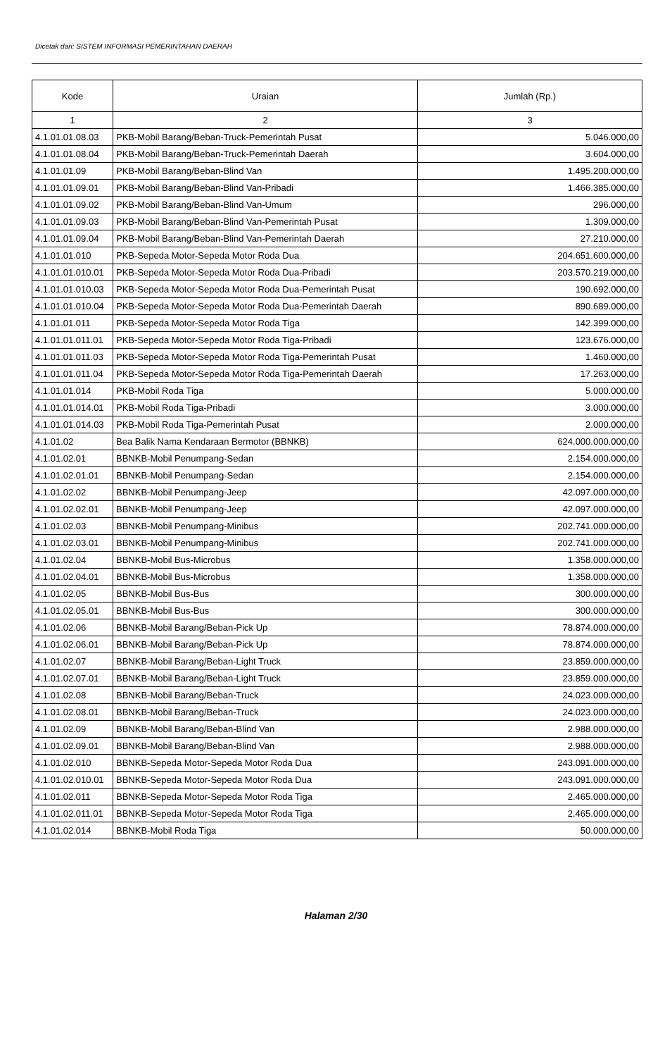Dicetak dari: SISTEM INFORMASI PEMERINTAHAN DAERAH
| Kode | Uraian | Jumlah (Rp.) |
| --- | --- | --- |
| 1 | 2 | 3 |
| 4.1.01.01.08.03 | PKB-Mobil Barang/Beban-Truck-Pemerintah Pusat | 5.046.000,00 |
| 4.1.01.01.08.04 | PKB-Mobil Barang/Beban-Truck-Pemerintah Daerah | 3.604.000,00 |
| 4.1.01.01.09 | PKB-Mobil Barang/Beban-Blind Van | 1.495.200.000,00 |
| 4.1.01.01.09.01 | PKB-Mobil Barang/Beban-Blind Van-Pribadi | 1.466.385.000,00 |
| 4.1.01.01.09.02 | PKB-Mobil Barang/Beban-Blind Van-Umum | 296.000,00 |
| 4.1.01.01.09.03 | PKB-Mobil Barang/Beban-Blind Van-Pemerintah Pusat | 1.309.000,00 |
| 4.1.01.01.09.04 | PKB-Mobil Barang/Beban-Blind Van-Pemerintah Daerah | 27.210.000,00 |
| 4.1.01.01.010 | PKB-Sepeda Motor-Sepeda Motor Roda Dua | 204.651.600.000,00 |
| 4.1.01.01.010.01 | PKB-Sepeda Motor-Sepeda Motor Roda Dua-Pribadi | 203.570.219.000,00 |
| 4.1.01.01.010.03 | PKB-Sepeda Motor-Sepeda Motor Roda Dua-Pemerintah Pusat | 190.692.000,00 |
| 4.1.01.01.010.04 | PKB-Sepeda Motor-Sepeda Motor Roda Dua-Pemerintah Daerah | 890.689.000,00 |
| 4.1.01.01.011 | PKB-Sepeda Motor-Sepeda Motor Roda Tiga | 142.399.000,00 |
| 4.1.01.01.011.01 | PKB-Sepeda Motor-Sepeda Motor Roda Tiga-Pribadi | 123.676.000,00 |
| 4.1.01.01.011.03 | PKB-Sepeda Motor-Sepeda Motor Roda Tiga-Pemerintah Pusat | 1.460.000,00 |
| 4.1.01.01.011.04 | PKB-Sepeda Motor-Sepeda Motor Roda Tiga-Pemerintah Daerah | 17.263.000,00 |
| 4.1.01.01.014 | PKB-Mobil Roda Tiga | 5.000.000,00 |
| 4.1.01.01.014.01 | PKB-Mobil Roda Tiga-Pribadi | 3.000.000,00 |
| 4.1.01.01.014.03 | PKB-Mobil Roda Tiga-Pemerintah Pusat | 2.000.000,00 |
| 4.1.01.02 | Bea Balik Nama Kendaraan Bermotor (BBNKB) | 624.000.000.000,00 |
| 4.1.01.02.01 | BBNKB-Mobil Penumpang-Sedan | 2.154.000.000,00 |
| 4.1.01.02.01.01 | BBNKB-Mobil Penumpang-Sedan | 2.154.000.000,00 |
| 4.1.01.02.02 | BBNKB-Mobil Penumpang-Jeep | 42.097.000.000,00 |
| 4.1.01.02.02.01 | BBNKB-Mobil Penumpang-Jeep | 42.097.000.000,00 |
| 4.1.01.02.03 | BBNKB-Mobil Penumpang-Minibus | 202.741.000.000,00 |
| 4.1.01.02.03.01 | BBNKB-Mobil Penumpang-Minibus | 202.741.000.000,00 |
| 4.1.01.02.04 | BBNKB-Mobil Bus-Microbus | 1.358.000.000,00 |
| 4.1.01.02.04.01 | BBNKB-Mobil Bus-Microbus | 1.358.000.000,00 |
| 4.1.01.02.05 | BBNKB-Mobil Bus-Bus | 300.000.000,00 |
| 4.1.01.02.05.01 | BBNKB-Mobil Bus-Bus | 300.000.000,00 |
| 4.1.01.02.06 | BBNKB-Mobil Barang/Beban-Pick Up | 78.874.000.000,00 |
| 4.1.01.02.06.01 | BBNKB-Mobil Barang/Beban-Pick Up | 78.874.000.000,00 |
| 4.1.01.02.07 | BBNKB-Mobil Barang/Beban-Light Truck | 23.859.000.000,00 |
| 4.1.01.02.07.01 | BBNKB-Mobil Barang/Beban-Light Truck | 23.859.000.000,00 |
| 4.1.01.02.08 | BBNKB-Mobil Barang/Beban-Truck | 24.023.000.000,00 |
| 4.1.01.02.08.01 | BBNKB-Mobil Barang/Beban-Truck | 24.023.000.000,00 |
| 4.1.01.02.09 | BBNKB-Mobil Barang/Beban-Blind Van | 2.988.000.000,00 |
| 4.1.01.02.09.01 | BBNKB-Mobil Barang/Beban-Blind Van | 2.988.000.000,00 |
| 4.1.01.02.010 | BBNKB-Sepeda Motor-Sepeda Motor Roda Dua | 243.091.000.000,00 |
| 4.1.01.02.010.01 | BBNKB-Sepeda Motor-Sepeda Motor Roda Dua | 243.091.000.000,00 |
| 4.1.01.02.011 | BBNKB-Sepeda Motor-Sepeda Motor Roda Tiga | 2.465.000.000,00 |
| 4.1.01.02.011.01 | BBNKB-Sepeda Motor-Sepeda Motor Roda Tiga | 2.465.000.000,00 |
| 4.1.01.02.014 | BBNKB-Mobil Roda Tiga | 50.000.000,00 |
Halaman 2/30